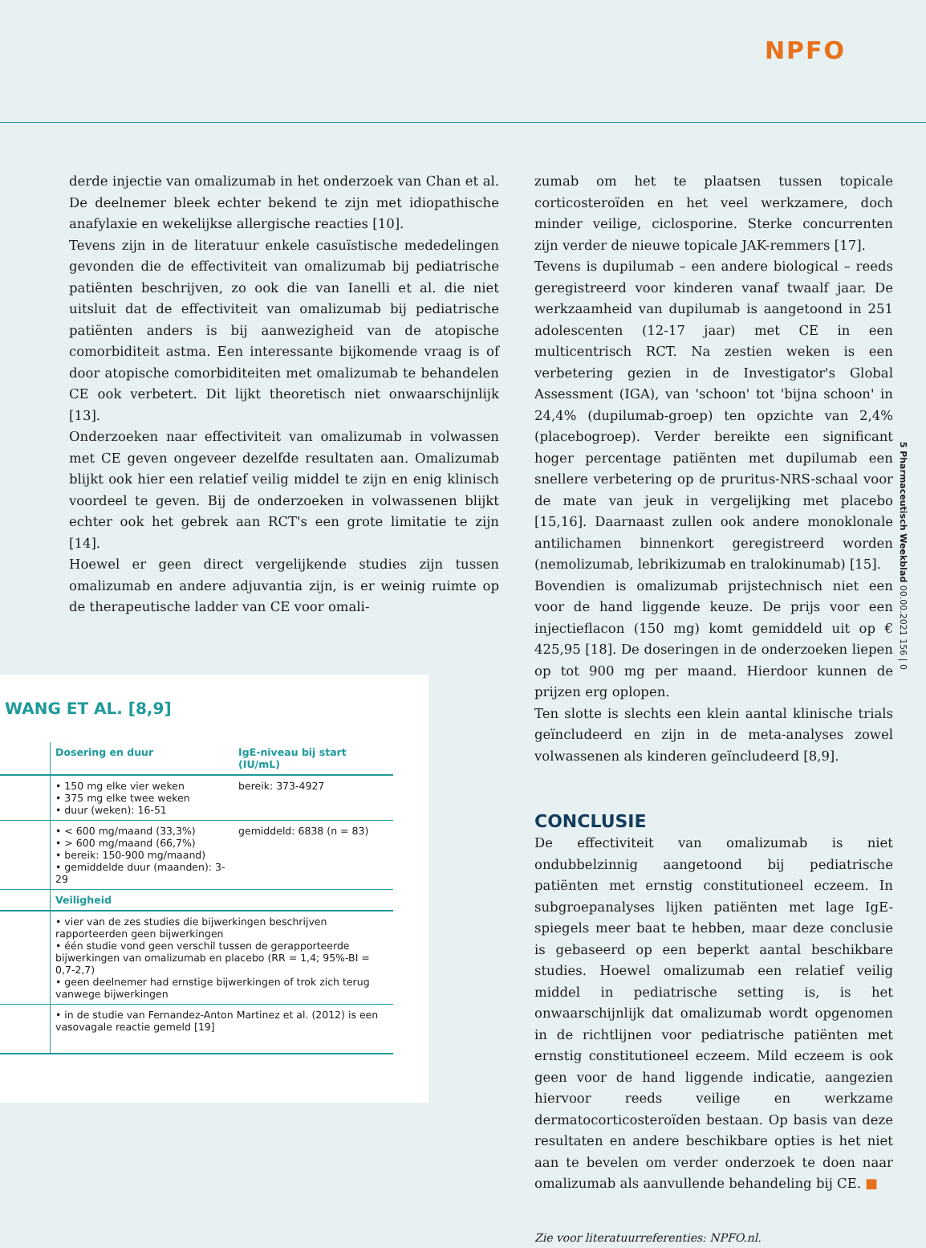NPFO
5 Pharmaceutisch Weekblad 00.00.2021 156 | 0
derde injectie van omalizumab in het onderzoek van Chan et al. De deelnemer bleek echter bekend te zijn met idiopathische anafylaxie en wekelijkse allergische reacties [10].
Tevens zijn in de literatuur enkele casuïstische mededelingen gevonden die de effectiviteit van omalizumab bij pediatrische patiënten beschrijven, zo ook die van Ianelli et al. die niet uitsluit dat de effectiviteit van omalizumab bij pediatrische patiënten anders is bij aanwezigheid van de atopische comorbiditeit astma. Een interessante bijkomende vraag is of door atopische comorbiditeiten met omalizumab te behandelen CE ook verbetert. Dit lijkt theoretisch niet onwaarschijnlijk [13].
Onderzoeken naar effectiviteit van omalizumab in volwassen met CE geven ongeveer dezelfde resultaten aan. Omalizumab blijkt ook hier een relatief veilig middel te zijn en enig klinisch voordeel te geven. Bij de onderzoeken in volwassenen blijkt echter ook het gebrek aan RCT's een grote limitatie te zijn [14].
Hoewel er geen direct vergelijkende studies zijn tussen omalizumab en andere adjuvantia zijn, is er weinig ruimte op de therapeutische ladder van CE voor omali-
WANG ET AL. [8,9]
| | Dosering en duur | IgE-niveau bij start (IU/mL) |
| --- | --- | --- |
| | • 150 mg elke vier weken • 375 mg elke twee weken • duur (weken): 16-51 | bereik: 373-4927 |
| | • < 600 mg/maand (33,3%) • > 600 mg/maand (66,7%) • bereik: 150-900 mg/maand) • gemiddelde duur (maanden): 3-29 | gemiddeld: 6838 (n = 83) |
| | Veiligheid | |
| | • vier van de zes studies die bijwerkingen beschrijven rapporteerden geen bijwerkingen • één studie vond geen verschil tussen de gerapporteerde bijwerkingen van omalizumab en placebo (RR = 1,4; 95%-BI = 0,7-2,7) • geen deelnemer had ernstige bijwerkingen of trok zich terug vanwege bijwerkingen | |
| | • in de studie van Fernandez-Anton Martinez et al. (2012) is een vasovagale reactie gemeld [19] | |
zumab om het te plaatsen tussen topicale corticosteroïden en het veel werkzamere, doch minder veilige, ciclosporine. Sterke concurrenten zijn verder de nieuwe topicale JAK-remmers [17].
Tevens is dupilumab – een andere biological – reeds geregistreerd voor kinderen vanaf twaalf jaar. De werkzaamheid van dupilumab is aangetoond in 251 adolescenten (12-17 jaar) met CE in een multicentrisch RCT. Na zestien weken is een verbetering gezien in de Investigator's Global Assessment (IGA), van 'schoon' tot 'bijna schoon' in 24,4% (dupilumab-groep) ten opzichte van 2,4% (placebogroep). Verder bereikte een significant hoger percentage patiënten met dupilumab een snellere verbetering op de pruritus-NRS-schaal voor de mate van jeuk in vergelijking met placebo [15,16]. Daarnaast zullen ook andere monoklonale antilichamen binnenkort geregistreerd worden (nemolizumab, lebrikizumab en tralokinumab) [15].
Bovendien is omalizumab prijstechnisch niet een voor de hand liggende keuze. De prijs voor een injectieflacon (150 mg) komt gemiddeld uit op € 425,95 [18]. De doseringen in de onderzoeken liepen op tot 900 mg per maand. Hierdoor kunnen de prijzen erg oplopen.
Ten slotte is slechts een klein aantal klinische trials geïncludeerd en zijn in de meta-analyses zowel volwassenen als kinderen geïncludeerd [8,9].
CONCLUSIE
De effectiviteit van omalizumab is niet ondubbelzinnig aangetoond bij pediatrische patiënten met ernstig constitutioneel eczeem. In subgroepanalyses lijken patiënten met lage IgE-spiegels meer baat te hebben, maar deze conclusie is gebaseerd op een beperkt aantal beschikbare studies. Hoewel omalizumab een relatief veilig middel in pediatrische setting is, is het onwaarschijnlijk dat omalizumab wordt opgenomen in de richtlijnen voor pediatrische patiënten met ernstig constitutioneel eczeem. Mild eczeem is ook geen voor de hand liggende indicatie, aangezien hiervoor reeds veilige en werkzame dermatocorticosteroïden bestaan. Op basis van deze resultaten en andere beschikbare opties is het niet aan te bevelen om verder onderzoek te doen naar omalizumab als aanvullende behandeling bij CE. ■
Zie voor literatuurreferenties: NPFO.nl.